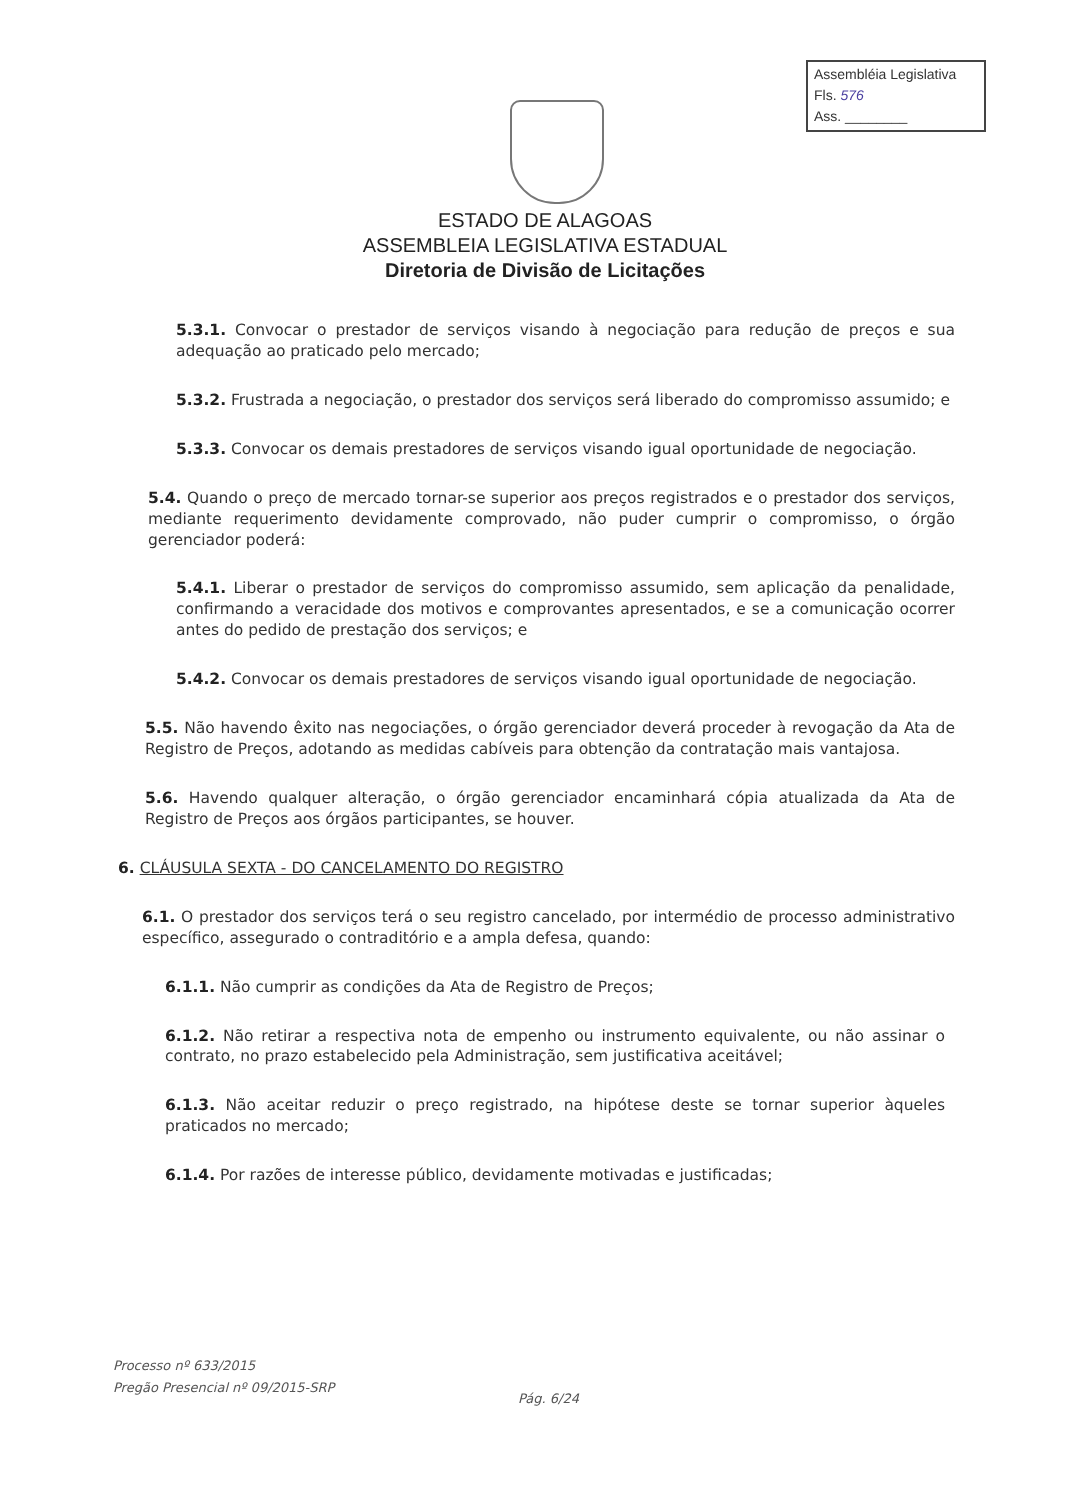Assembléia Legislativa
Fls. 576
Ass. ________
ESTADO DE ALAGOAS
ASSEMBLEIA LEGISLATIVA ESTADUAL
Diretoria de Divisão de Licitações
5.3.1. Convocar o prestador de serviços visando à negociação para redução de preços e sua adequação ao praticado pelo mercado;
5.3.2. Frustrada a negociação, o prestador dos serviços será liberado do compromisso assumido; e
5.3.3. Convocar os demais prestadores de serviços visando igual oportunidade de negociação.
5.4. Quando o preço de mercado tornar-se superior aos preços registrados e o prestador dos serviços, mediante requerimento devidamente comprovado, não puder cumprir o compromisso, o órgão gerenciador poderá:
5.4.1. Liberar o prestador de serviços do compromisso assumido, sem aplicação da penalidade, confirmando a veracidade dos motivos e comprovantes apresentados, e se a comunicação ocorrer antes do pedido de prestação dos serviços; e
5.4.2. Convocar os demais prestadores de serviços visando igual oportunidade de negociação.
5.5. Não havendo êxito nas negociações, o órgão gerenciador deverá proceder à revogação da Ata de Registro de Preços, adotando as medidas cabíveis para obtenção da contratação mais vantajosa.
5.6. Havendo qualquer alteração, o órgão gerenciador encaminhará cópia atualizada da Ata de Registro de Preços aos órgãos participantes, se houver.
6. CLÁUSULA SEXTA - DO CANCELAMENTO DO REGISTRO
6.1. O prestador dos serviços terá o seu registro cancelado, por intermédio de processo administrativo específico, assegurado o contraditório e a ampla defesa, quando:
6.1.1. Não cumprir as condições da Ata de Registro de Preços;
6.1.2. Não retirar a respectiva nota de empenho ou instrumento equivalente, ou não assinar o contrato, no prazo estabelecido pela Administração, sem justificativa aceitável;
6.1.3. Não aceitar reduzir o preço registrado, na hipótese deste se tornar superior àqueles praticados no mercado;
6.1.4. Por razões de interesse público, devidamente motivadas e justificadas;
Processo nº 633/2015
Pregão Presencial nº 09/2015-SRP
Pág. 6/24